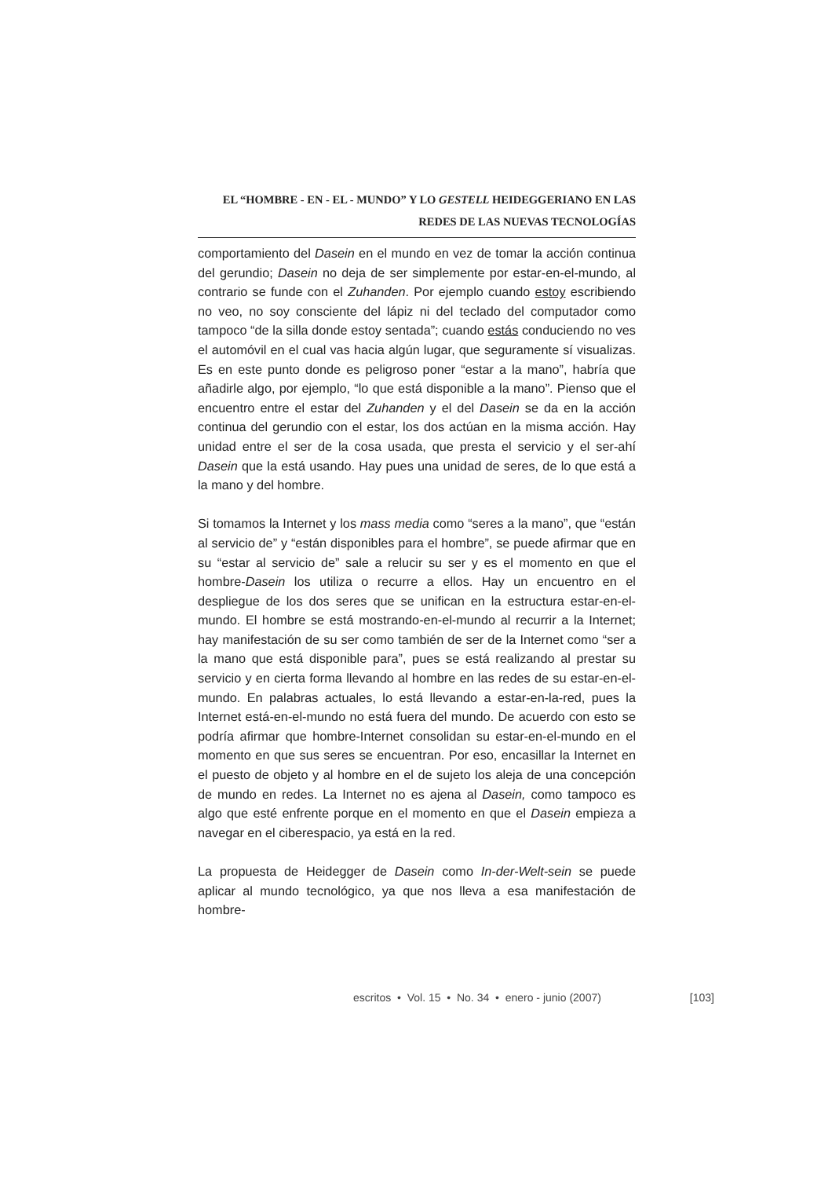EL “HOMBRE - EN - EL - MUNDO” Y LO GESTELL HEIDEGGERIANO EN LAS
REDES DE LAS NUEVAS TECNOLOGÍAS
comportamiento del Dasein en el mundo en vez de tomar la acción continua del gerundio; Dasein no deja de ser simplemente por estar-en-el-mundo, al contrario se funde con el Zuhanden. Por ejemplo cuando estoy escribiendo no veo, no soy consciente del lápiz ni del teclado del computador como tampoco “de la silla donde estoy sentada”; cuando estás conduciendo no ves el automóvil en el cual vas hacia algún lugar, que seguramente sí visualizas. Es en este punto donde es peligroso poner “estar a la mano”, habría que añadirle algo, por ejemplo, “lo que está disponible a la mano”. Pienso que el encuentro entre el estar del Zuhanden y el del Dasein se da en la acción continua del gerundio con el estar, los dos actúan en la misma acción. Hay unidad entre el ser de la cosa usada, que presta el servicio y el ser-ahí Dasein que la está usando. Hay pues una unidad de seres, de lo que está a la mano y del hombre.
Si tomamos la Internet y los mass media como “seres a la mano”, que “están al servicio de” y “están disponibles para el hombre”, se puede afirmar que en su “estar al servicio de” sale a relucir su ser y es el momento en que el hombre-Dasein los utiliza o recurre a ellos. Hay un encuentro en el despliegue de los dos seres que se unifican en la estructura estar-en-el-mundo. El hombre se está mostrando-en-el-mundo al recurrir a la Internet; hay manifestación de su ser como también de ser de la Internet como “ser a la mano que está disponible para”, pues se está realizando al prestar su servicio y en cierta forma llevando al hombre en las redes de su estar-en-el-mundo. En palabras actuales, lo está llevando a estar-en-la-red, pues la Internet está-en-el-mundo no está fuera del mundo. De acuerdo con esto se podría afirmar que hombre-Internet consolidan su estar-en-el-mundo en el momento en que sus seres se encuentran. Por eso, encasillar la Internet en el puesto de objeto y al hombre en el de sujeto los aleja de una concepción de mundo en redes. La Internet no es ajena al Dasein, como tampoco es algo que esté enfrente porque en el momento en que el Dasein empieza a navegar en el ciberespacio, ya está en la red.
La propuesta de Heidegger de Dasein como In-der-Welt-sein se puede aplicar al mundo tecnológico, ya que nos lleva a esa manifestación de hombre-
escritos • Vol. 15 • No. 34 • enero - junio (2007) [103]